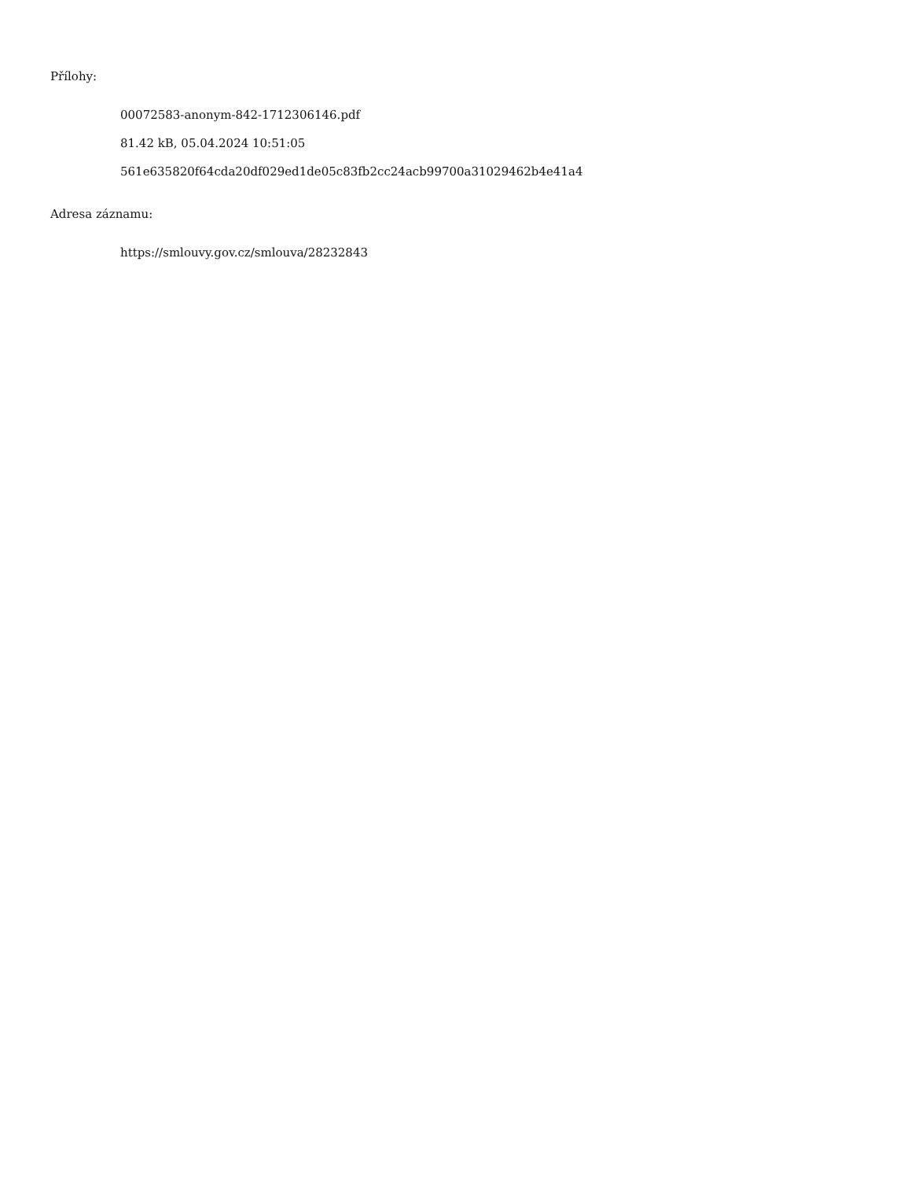Přílohy:
00072583-anonym-842-1712306146.pdf
81.42 kB, 05.04.2024 10:51:05
561e635820f64cda20df029ed1de05c83fb2cc24acb99700a31029462b4e41a4
Adresa záznamu:
https://smlouvy.gov.cz/smlouva/28232843